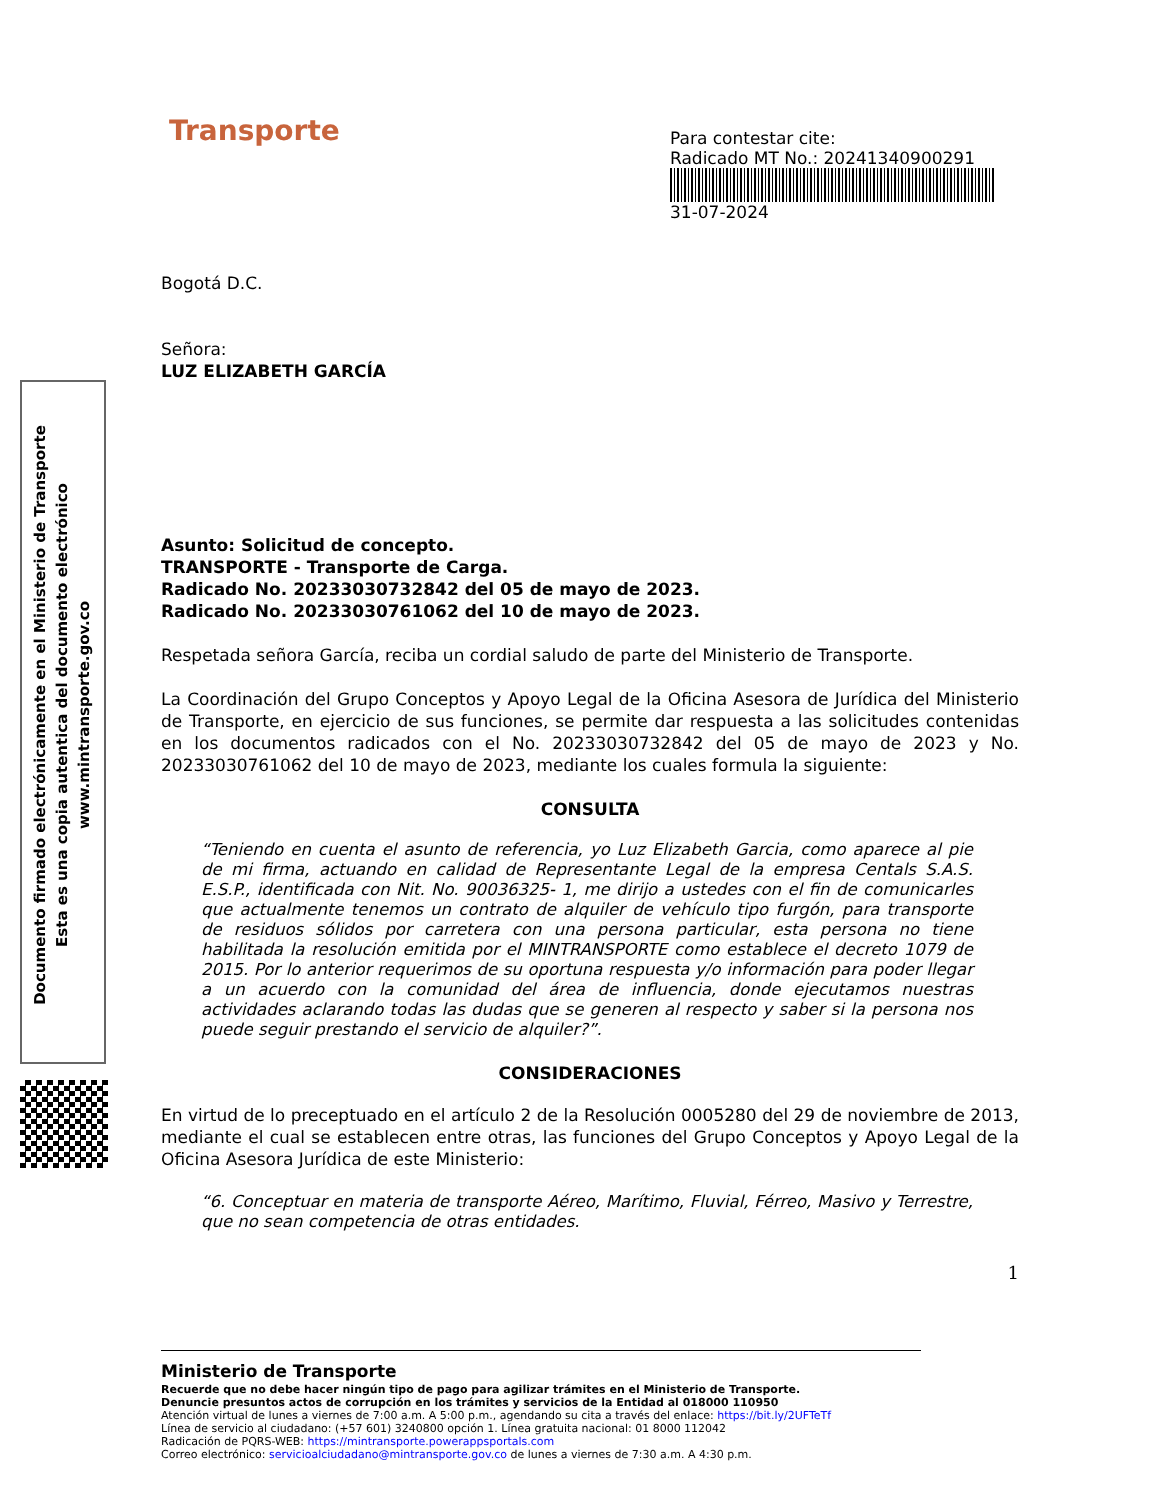Documento firmado electrónicamente en el Ministerio de Transporte
Esta es una copia autentica del documento electrónico
www.mintransporte.gov.co
Para contestar cite:
Radicado MT No.: 20241340900291
31-07-2024
Transporte
Bogotá D.C.
Señora:
LUZ ELIZABETH GARCÍA
Asunto: Solicitud de concepto.
TRANSPORTE - Transporte de Carga.
Radicado No. 20233030732842 del 05 de mayo de 2023.
Radicado No. 20233030761062 del 10 de mayo de 2023.
Respetada señora García, reciba un cordial saludo de parte del Ministerio de Transporte.
La Coordinación del Grupo Conceptos y Apoyo Legal de la Oficina Asesora de Jurídica del Ministerio de Transporte, en ejercicio de sus funciones, se permite dar respuesta a las solicitudes contenidas en los documentos radicados con el No. 20233030732842 del 05 de mayo de 2023 y No. 20233030761062 del 10 de mayo de 2023, mediante los cuales formula la siguiente:
CONSULTA
“Teniendo en cuenta el asunto de referencia, yo Luz Elizabeth Garcia, como aparece al pie de mi firma, actuando en calidad de Representante Legal de la empresa Centals S.A.S. E.S.P., identificada con Nit. No. 90036325- 1, me dirijo a ustedes con el fin de comunicarles que actualmente tenemos un contrato de alquiler de vehículo tipo furgón, para transporte de residuos sólidos por carretera con una persona particular, esta persona no tiene habilitada la resolución emitida por el MINTRANSPORTE como establece el decreto 1079 de 2015. Por lo anterior requerimos de su oportuna respuesta y/o información para poder llegar a un acuerdo con la comunidad del área de influencia, donde ejecutamos nuestras actividades aclarando todas las dudas que se generen al respecto y saber si la persona nos puede seguir prestando el servicio de alquiler?”.
CONSIDERACIONES
En virtud de lo preceptuado en el artículo 2 de la Resolución 0005280 del 29 de noviembre de 2013, mediante el cual se establecen entre otras, las funciones del Grupo Conceptos y Apoyo Legal de la Oficina Asesora Jurídica de este Ministerio:
“6. Conceptuar en materia de transporte Aéreo, Marítimo, Fluvial, Férreo, Masivo y Terrestre, que no sean competencia de otras entidades.
1
Ministerio de Transporte
Recuerde que no debe hacer ningún tipo de pago para agilizar trámites en el Ministerio de Transporte.
Denuncie presuntos actos de corrupción en los trámites y servicios de la Entidad al 018000 110950
Atención virtual de lunes a viernes de 7:00 a.m. A 5:00 p.m., agendando su cita a través del enlace: https://bit.ly/2UFTeTf
Línea de servicio al ciudadano: (+57 601) 3240800 opción 1. Línea gratuita nacional: 01 8000 112042
Radicación de PQRS-WEB: https://mintransporte.powerappsportals.com
Correo electrónico: servicioalciudadano@mintransporte.gov.co de lunes a viernes de 7:30 a.m. A 4:30 p.m.